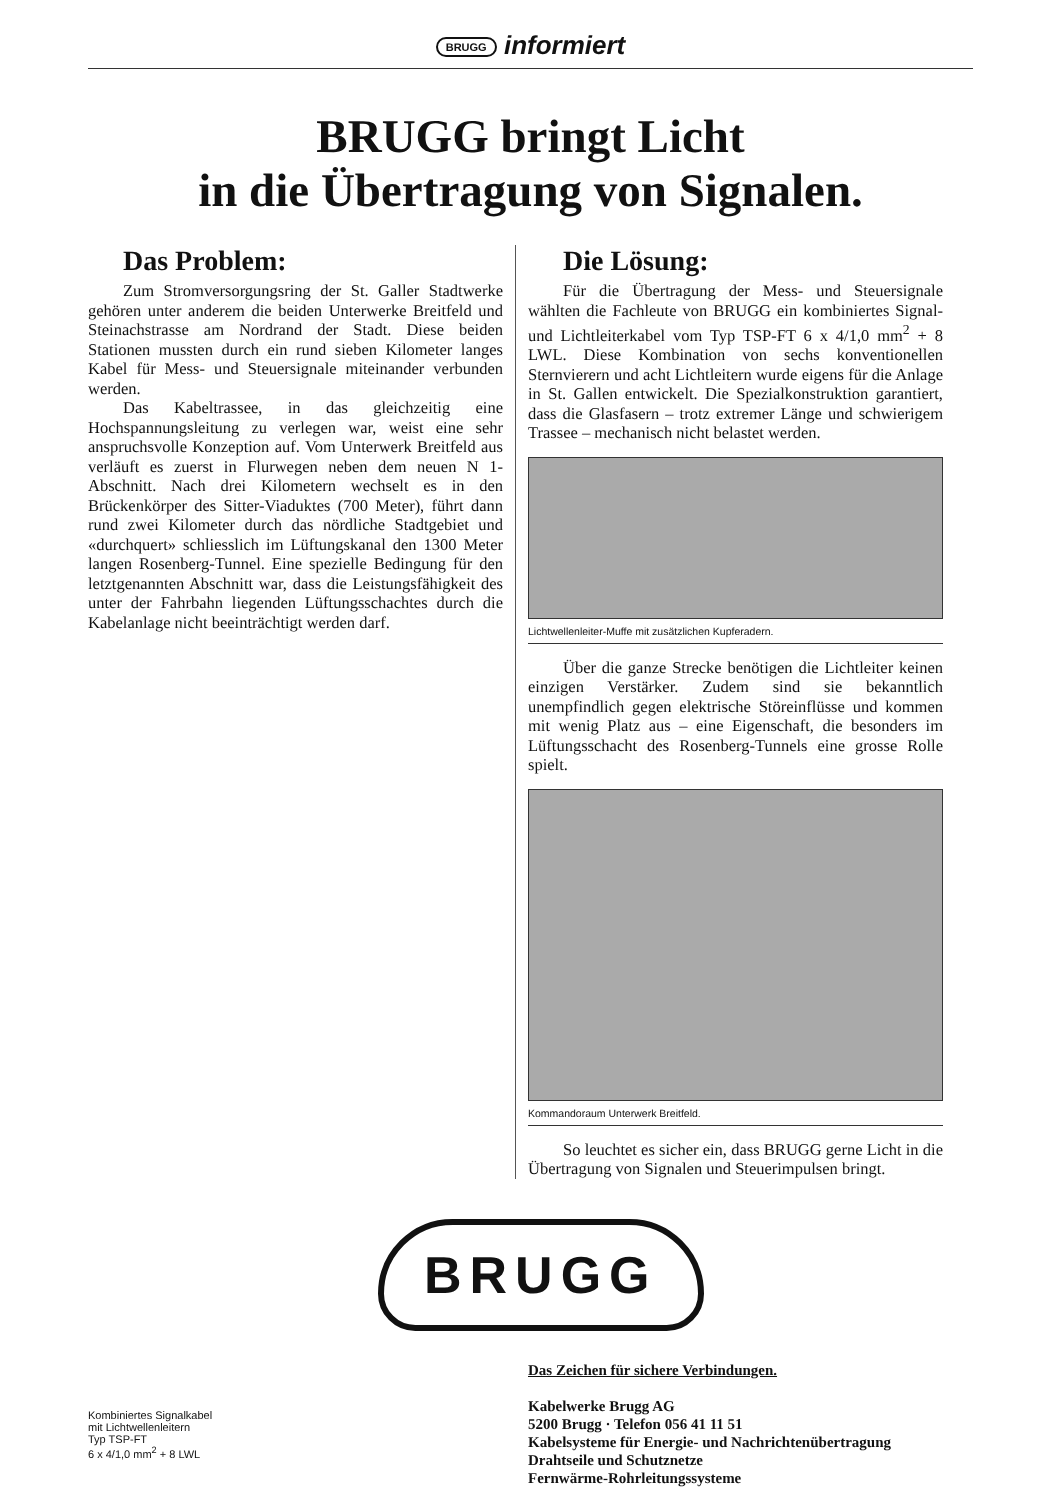BRUGG informiert
BRUGG bringt Licht
in die Übertragung von Signalen.
Das Problem:
Zum Stromversorgungsring der St. Galler Stadtwerke gehören unter anderem die beiden Unterwerke Breitfeld und Steinachstrasse am Nordrand der Stadt. Diese beiden Stationen mussten durch ein rund sieben Kilometer langes Kabel für Mess- und Steuersignale miteinander verbunden werden.
Das Kabeltrassee, in das gleichzeitig eine Hochspannungsleitung zu verlegen war, weist eine sehr anspruchsvolle Konzeption auf. Vom Unterwerk Breitfeld aus verläuft es zuerst in Flurwegen neben dem neuen N 1-Abschnitt. Nach drei Kilometern wechselt es in den Brückenkörper des Sitter-Viaduktes (700 Meter), führt dann rund zwei Kilometer durch das nördliche Stadtgebiet und «durchquert» schliesslich im Lüftungskanal den 1300 Meter langen Rosenberg-Tunnel. Eine spezielle Bedingung für den letztgenannten Abschnitt war, dass die Leistungsfähigkeit des unter der Fahrbahn liegenden Lüftungsschachtes durch die Kabelanlage nicht beeinträchtigt werden darf.
Die Lösung:
Für die Übertragung der Mess- und Steuersignale wählten die Fachleute von BRUGG ein kombiniertes Signal- und Lichtleiterkabel vom Typ TSP-FT 6 x 4/1,0 mm<sup>2</sup> + 8 LWL. Diese Kombination von sechs konventionellen Sternvierern und acht Lichtleitern wurde eigens für die Anlage in St. Gallen entwickelt. Die Spezialkonstruktion garantiert, dass die Glasfasern – trotz extremer Länge und schwierigem Trassee – mechanisch nicht belastet werden.
Lichtwellenleiter-Muffe mit zusätzlichen Kupferadern.
Über die ganze Strecke benötigen die Lichtleiter keinen einzigen Verstärker. Zudem sind sie bekanntlich unempfindlich gegen elektrische Störeinflüsse und kommen mit wenig Platz aus – eine Eigenschaft, die besonders im Lüftungsschacht des Rosenberg-Tunnels eine grosse Rolle spielt.
Kommandoraum Unterwerk Breitfeld.
So leuchtet es sicher ein, dass BRUGG gerne Licht in die Übertragung von Signalen und Steuerimpulsen bringt.
Kombiniertes Signalkabel
mit Lichtwellenleitern
Typ TSP-FT
6 x 4/1,0 mm<sup>2</sup> + 8 LWL
BRUGG
Das Zeichen für sichere Verbindungen.
Kabelwerke Brugg AG
5200 Brugg · Telefon 056 41 11 51
Kabelsysteme für Energie- und Nachrichtenübertragung
Drahtseile und Schutznetze
Fernwärme-Rohrleitungssysteme